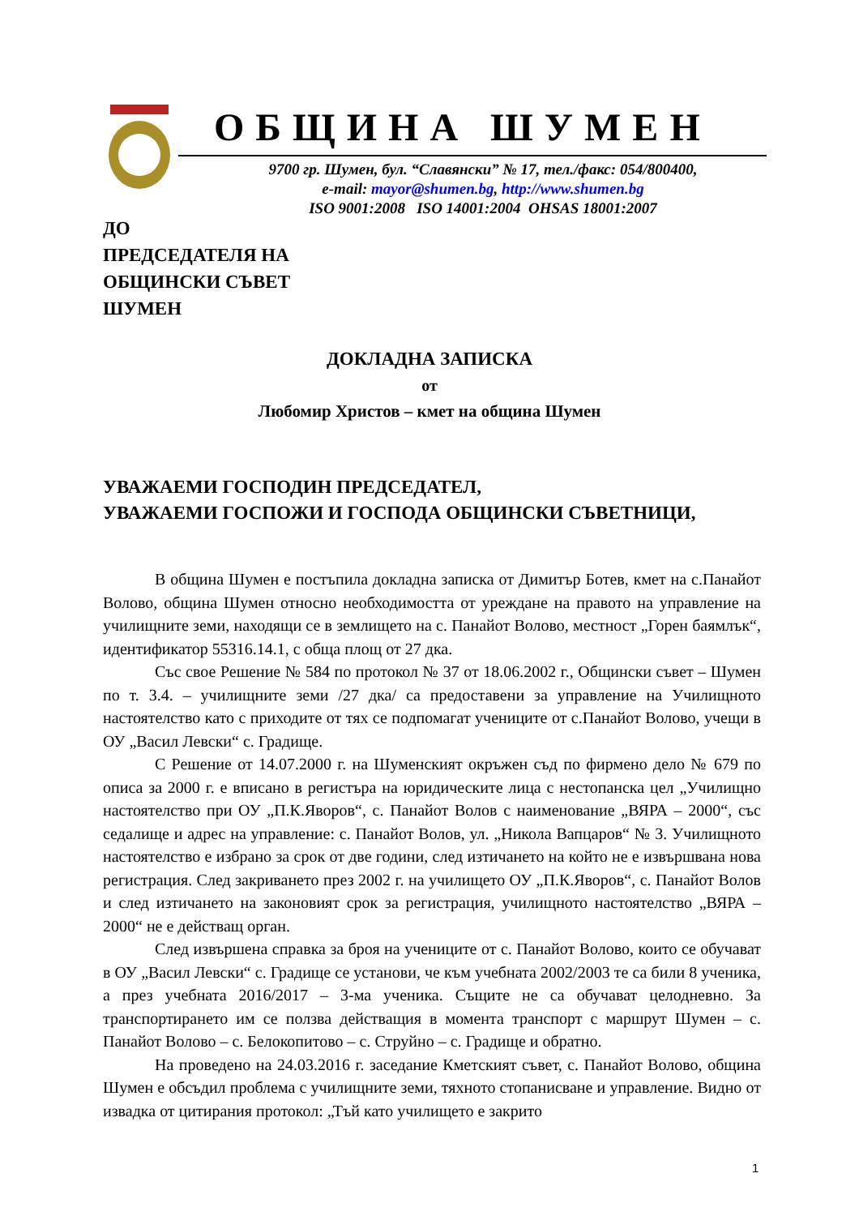ОБЩИНА ШУМЕН
9700 гр. Шумен, бул. “Славянски” № 17, тел./факс: 054/800400,
e-mail: mayor@shumen.bg, http://www.shumen.bg
ISO 9001:2008 ISO 14001:2004 OHSAS 18001:2007
ДО
ПРЕДСЕДАТЕЛЯ НА
ОБЩИНСКИ СЪВЕТ
ШУМЕН
ДОКЛАДНА ЗАПИСКА
от
Любомир Христов – кмет на община Шумен
УВАЖАЕМИ ГОСПОДИН ПРЕДСЕДАТЕЛ,
УВАЖАЕМИ ГОСПОЖИ И ГОСПОДА ОБЩИНСКИ СЪВЕТНИЦИ,
В община Шумен е постъпила докладна записка от Димитър Ботев, кмет на с.Панайот Волово, община Шумен относно необходимостта от уреждане на правото на управление на училищните земи, находящи се в землището на с. Панайот Волово, местност „Горен баямлък“, идентификатор 55316.14.1, с обща площ от 27 дка.
Със свое Решение № 584 по протокол № 37 от 18.06.2002 г., Общински съвет – Шумен по т. 3.4. – училищните земи /27 дка/ са предоставени за управление на Училищното настоятелство като с приходите от тях се подпомагат учениците от с.Панайот Волово, учещи в ОУ „Васил Левски“ с. Градище.
С Решение от 14.07.2000 г. на Шуменският окръжен съд по фирмено дело № 679 по описа за 2000 г. е вписано в регистъра на юридическите лица с нестопанска цел „Училищно настоятелство при ОУ „П.К.Яворов“, с. Панайот Волов с наименование „ВЯРА – 2000“, със седалище и адрес на управление: с. Панайот Волов, ул. „Никола Вапцаров“ № 3. Училищното настоятелство е избрано за срок от две години, след изтичането на който не е извършвана нова регистрация. След закриването през 2002 г. на училището ОУ „П.К.Яворов“, с. Панайот Волов и след изтичането на законовият срок за регистрация, училищното настоятелство „ВЯРА – 2000“ не е действащ орган.
След извършена справка за броя на учениците от с. Панайот Волово, които се обучават в ОУ „Васил Левски“ с. Градище се установи, че към учебната 2002/2003 те са били 8 ученика, а през учебната 2016/2017 – 3-ма ученика. Същите не са обучават целодневно. За транспортирането им се ползва действащия в момента транспорт с маршрут Шумен – с. Панайот Волово – с. Белокопитово – с. Струйно – с. Градище и обратно.
На проведено на 24.03.2016 г. заседание Кметският съвет, с. Панайот Волово, община Шумен е обсъдил проблема с училищните земи, тяхното стопанисване и управление. Видно от извадка от цитирания протокол: „Тъй като училището е закрито
1